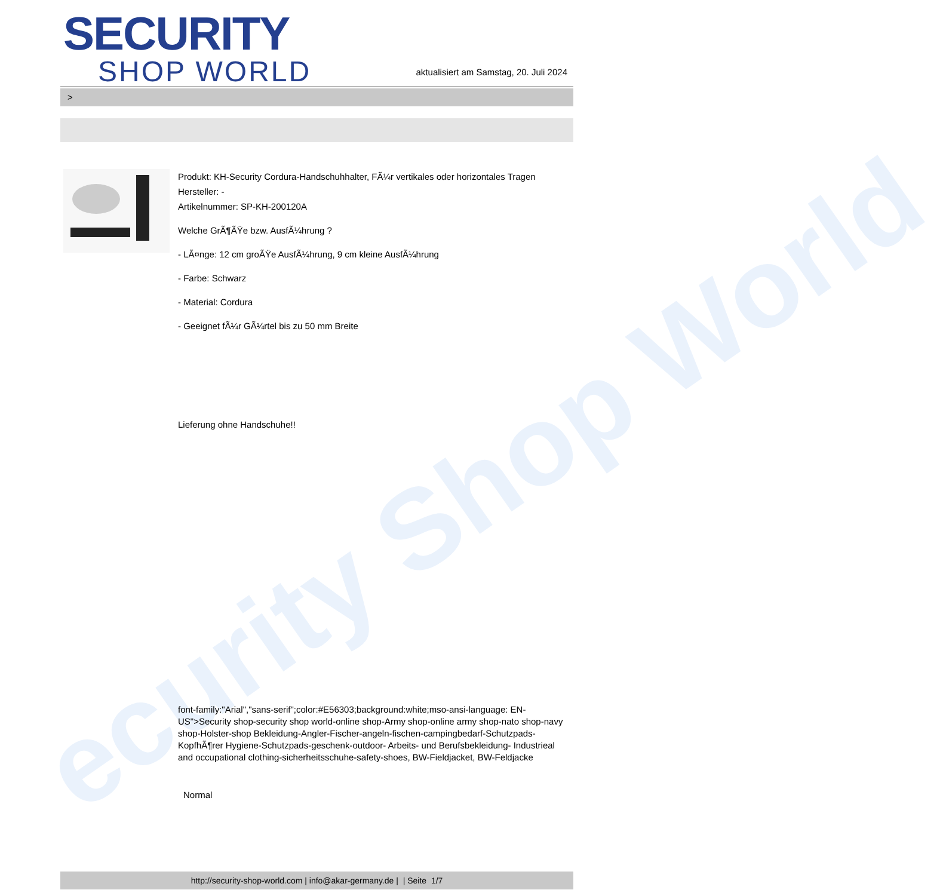ecurity Shop World
SECURITY
SHOP WORLD
aktualisiert am Samstag, 20. Juli 2024
>
Produkt: KH-Security Cordura-Handschuhhalter, FÃ¼r vertikales oder horizontales Tragen
Hersteller: -
Artikelnummer: SP-KH-200120A
Welche GrÃ¶ÃŸe bzw. AusfÃ¼hrung ?
- LÃ¤nge: 12 cm groÃŸe AusfÃ¼hrung, 9 cm kleine AusfÃ¼hrung
- Farbe: Schwarz
- Material: Cordura
- Geeignet fÃ¼r GÃ¼rtel bis zu 50 mm Breite
Lieferung ohne Handschuhe!!
font-family:"Arial","sans-serif";color:#E56303;background:white;mso-ansi-language: EN-US">Security shop-security shop world-online shop-Army shop-online army shop-nato shop-navy shop-Holster-shop Bekleidung-Angler-Fischer-angeln-fischen-campingbedarf-Schutzpads-KopfhÃ¶rer Hygiene-Schutzpads-geschenk-outdoor- Arbeits- und Berufsbekleidung- Industrieal and occupational clothing-sicherheitsschuhe-safety-shoes, BW-Fieldjacket, BW-Feldjacke
Normal
http://security-shop-world.com | info@akar-germany.de | | Seite 1/7